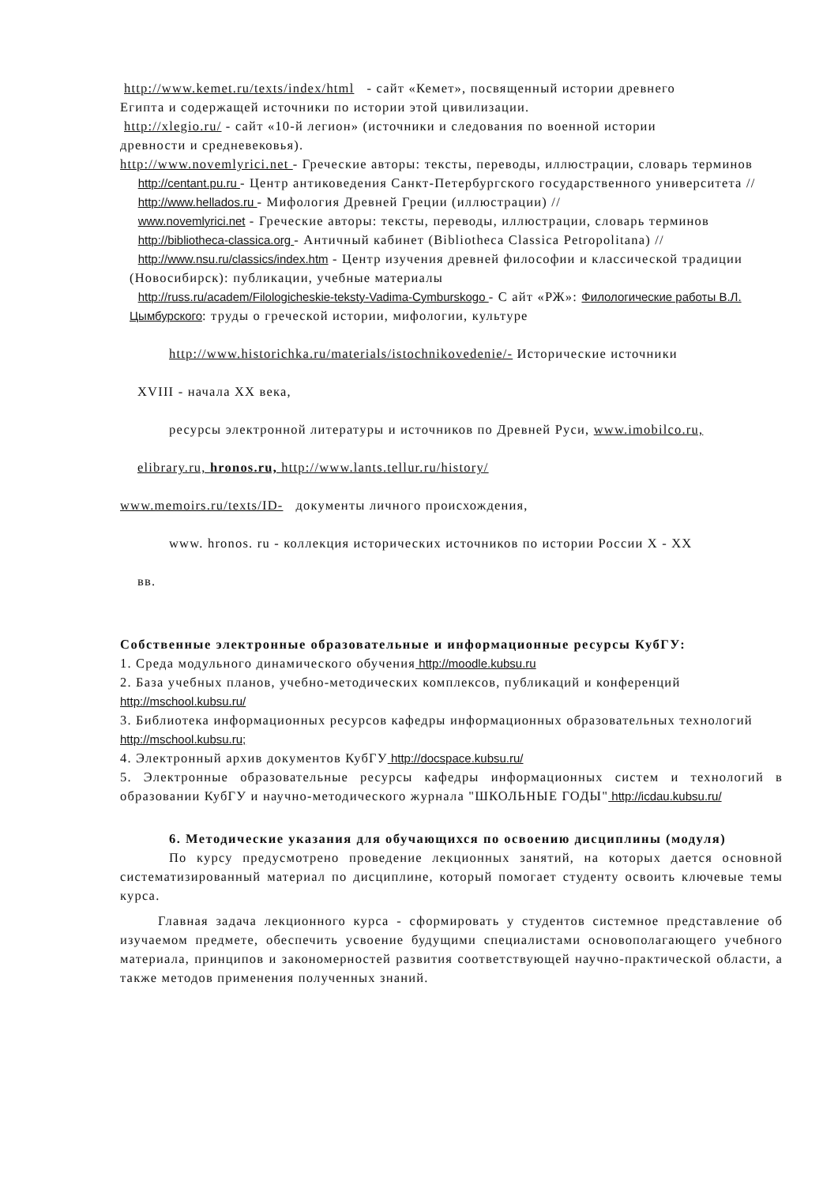http://www.kemet.ru/texts/index/html - сайт «Кемет», посвященный истории древнего
Египта и содержащей источники по истории этой цивилизации.
http://xlegio.ru/ - сайт «10-й легион» (источники и следования по военной истории
древности и средневековья).
http://www.novemlyrici.net - Греческие авторы: тексты, переводы, иллюстрации, словарь терминов
http://centant.pu.ru - Центр антиковедения Санкт-Петербургского государственного университета //
http://www.hellados.ru - Мифология Древней Греции (иллюстрации) //
www.novemlyrici.net - Греческие авторы: тексты, переводы, иллюстрации, словарь терминов
http://bibliotheca-classica.org - Античный кабинет (Bibliotheca Classica Petropolitana) //
http://www.nsu.ru/classics/index.htm - Центр изучения древней философии и классической традиции (Новосибирск): публикации, учебные материалы
http://russ.ru/academ/Filologicheskie-teksty-Vadima-Cymburskogo - С айт «РЖ»: Филологические работы В.Л. Цымбурского: труды о греческой истории, мифологии, культуре
http://www.historichka.ru/materials/istochnikovedenie/- Исторические источники
XVIII - начала XX века,
ресурсы электронной литературы и источников по Древней Руси, www.imobilco.ru,
elibrary.ru, hronos.ru, http://www.lants.tellur.ru/history/
www.memoirs.ru/texts/ID- документы личного происхождения,
www. hronos. ru - коллекция исторических источников по истории России X - XX
вв.
Собственные электронные образовательные и информационные ресурсы КубГУ:
1. Среда модульного динамического обучения http://moodle.kubsu.ru
2. База учебных планов, учебно-методических комплексов, публикаций и конференций http://mschool.kubsu.ru/
3. Библиотека информационных ресурсов кафедры информационных образовательных технологий http://mschool.kubsu.ru;
4. Электронный архив документов КубГУ http://docspace.kubsu.ru/
5. Электронные образовательные ресурсы кафедры информационных систем и технологий в образовании КубГУ и научно-методического журнала "ШКОЛЬНЫЕ ГОДЫ" http://icdau.kubsu.ru/
6. Методические указания для обучающихся по освоению дисциплины (модуля)
По курсу предусмотрено проведение лекционных занятий, на которых дается основной систематизированный материал по дисциплине, который помогает студенту освоить ключевые темы курса.
Главная задача лекционного курса - сформировать у студентов системное представление об изучаемом предмете, обеспечить усвоение будущими специалистами основополагающего учебного материала, принципов и закономерностей развития соответствующей научно-практической области, а также методов применения полученных знаний.